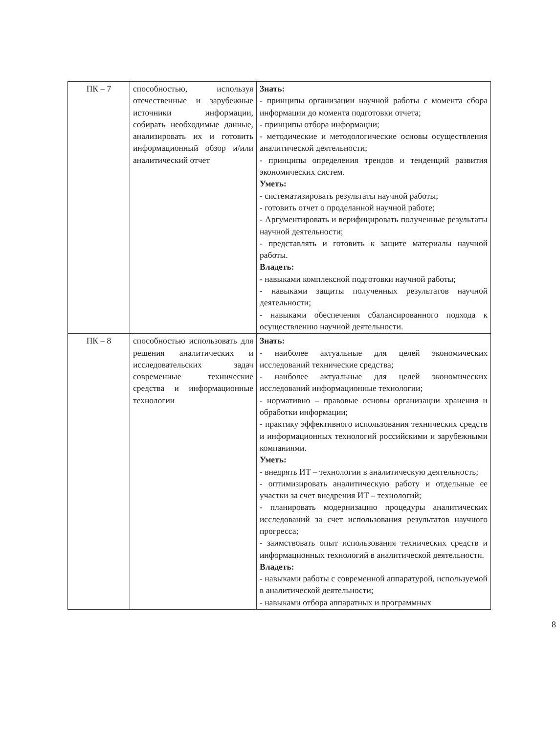| ПК – 7 | способностью, используя отечественные и зарубежные источники информации, собирать необходимые данные, анализировать их и готовить информационный обзор и/или аналитический отчет | Знать: - принципы организации научной работы с момента сбора информации до момента подготовки отчета; - принципы отбора информации; - методические и методологические основы осуществления аналитической деятельности; - принципы определения трендов и тенденций развития экономических систем. Уметь: - систематизировать результаты научной работы; - готовить отчет о проделанной научной работе; - Аргументировать и верифицировать полученные результаты научной деятельности; - представлять и готовить к защите материалы научной работы. Владеть: - навыками комплексной подготовки научной работы; - навыками защиты полученных результатов научной деятельности; - навыками обеспечения сбалансированного подхода к осуществлению научной деятельности. |
| ПК – 8 | способностью использовать для решения аналитических и исследовательских задач современные технические средства и информационные технологии | Знать: - наиболее актуальные для целей экономических исследований технические средства; - наиболее актуальные для целей экономических исследований информационные технологии; - нормативно – правовые основы организации хранения и обработки информации; - практику эффективного использования технических средств и информационных технологий российскими и зарубежными компаниями. Уметь: - внедрять ИТ – технологии в аналитическую деятельность; - оптимизировать аналитическую работу и отдельные ее участки за счет внедрения ИТ – технологий; - планировать модернизацию процедуры аналитических исследований за счет использования результатов научного прогресса; - заимствовать опыт использования технических средств и информационных технологий в аналитической деятельности. Владеть: - навыками работы с современной аппаратурой, используемой в аналитической деятельности; - навыками отбора аппаратных и программных |
8